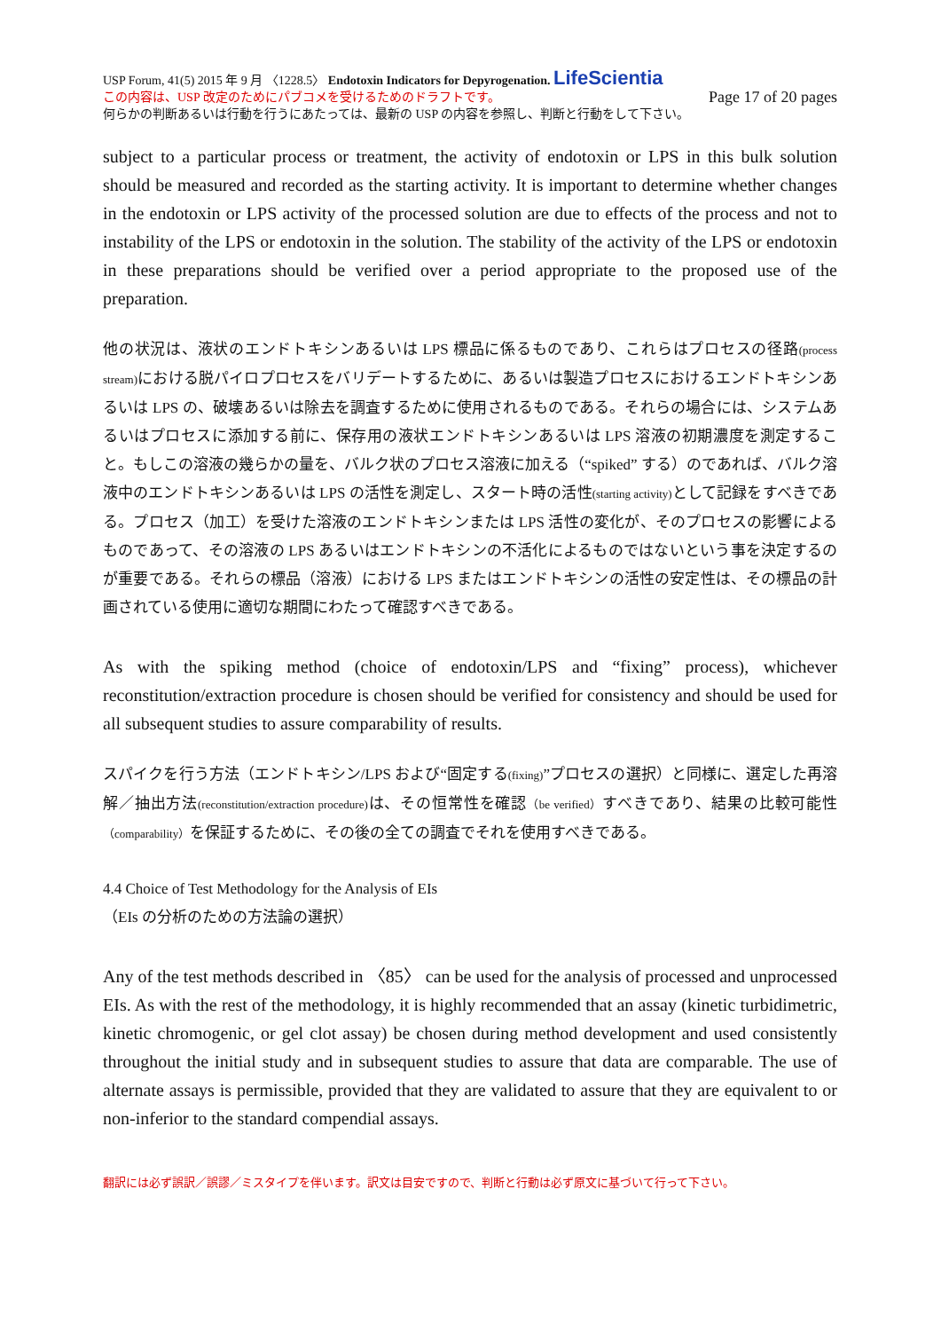USP Forum, 41(5) 2015 年 9 月 〈1228.5〉 Endotoxin Indicators for Depyrogenation. LifeScientia
この内容は、USP 改定のためにパブコメを受けるためのドラフトです。 Page 17 of 20 pages
何らかの判断あるいは行動を行うにあたっては、最新の USP の内容を参照し、判断と行動をして下さい。
subject to a particular process or treatment, the activity of endotoxin or LPS in this bulk solution should be measured and recorded as the starting activity. It is important to determine whether changes in the endotoxin or LPS activity of the processed solution are due to effects of the process and not to instability of the LPS or endotoxin in the solution. The stability of the activity of the LPS or endotoxin in these preparations should be verified over a period appropriate to the proposed use of the preparation.
他の状況は、液状のエンドトキシンあるいは LPS 標品に係るものであり、これらはプロセスの径路(process stream) における脱パイロプロセスをバリデートするために、あるいは製造プロセスにおけるエンドトキシンあるいは LPS の、破壊あるいは除去を調査するために使用されるものである。それらの場合には、システムあるいはプロセスに添加する前に、保存用の液状エンドトキシンあるいは LPS 溶液の初期濃度を測定すること。もしこの溶液の幾らかの量を、バルク状のプロセス溶液に加える（“spiked” する）のであれば、バルク溶液中のエンドトキシンあるいは LPS の活性を測定し、スタート時の活性(starting activity) として記録をすべきである。プロセス（加工）を受けた溶液のエンドトキシンまたは LPS 活性の変化が、そのプロセスの影響によるものであって、その溶液の LPS あるいはエンドトキシンの不活化によるものではないという事を決定するのが重要である。それらの標品（溶液）における LPS またはエンドトキシンの活性の安定性は、その標品の計画されている使用に適切な期間にわたって確認すべきである。
As with the spiking method (choice of endotoxin/LPS and “fixing” process), whichever reconstitution/extraction procedure is chosen should be verified for consistency and should be used for all subsequent studies to assure comparability of results.
スパイクを行う方法（エンドトキシン/LPS および“固定する(fixing)”プロセスの選択）と同様に、選定した再溶解／抽出方法(reconstitution/extraction procedure) は、その恒常性を確認（be verified）すべきであり、結果の比較可能性（comparability）を保証するために、その後の全ての調査でそれを使用すべきである。
4.4 Choice of Test Methodology for the Analysis of EIs
（EIs の分析のための方法論の選択）
Any of the test methods described in 〈85〉 can be used for the analysis of processed and unprocessed EIs. As with the rest of the methodology, it is highly recommended that an assay (kinetic turbidimetric, kinetic chromogenic, or gel clot assay) be chosen during method development and used consistently throughout the initial study and in subsequent studies to assure that data are comparable. The use of alternate assays is permissible, provided that they are validated to assure that they are equivalent to or non-inferior to the standard compendial assays.
翻訳には必ず誤訳／誤謬／ミスタイプを伴います。訳文は目安ですので、判断と行動は必ず原文に基づいて行って下さい。